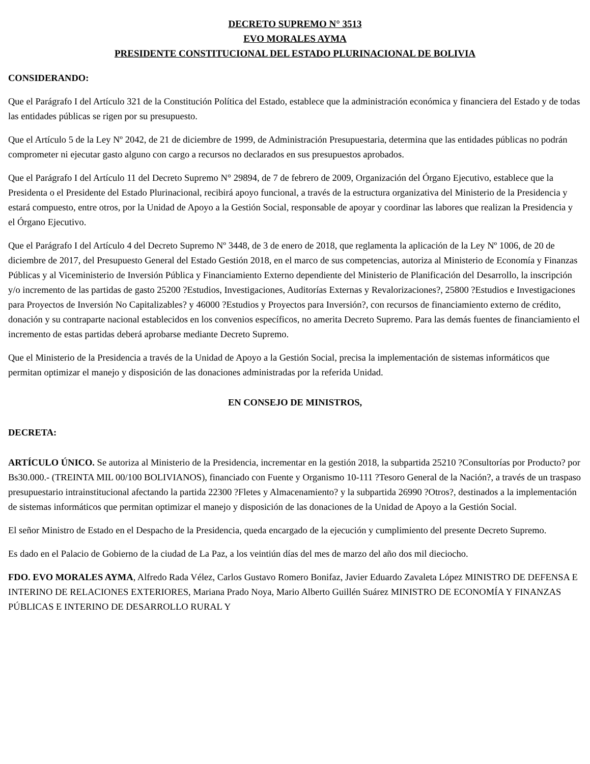DECRETO SUPREMO N° 3513
EVO MORALES AYMA
PRESIDENTE CONSTITUCIONAL DEL ESTADO PLURINACIONAL DE BOLIVIA
CONSIDERANDO:
Que el Parágrafo I del Artículo 321 de la Constitución Política del Estado, establece que la administración económica y financiera del Estado y de todas las entidades públicas se rigen por su presupuesto.
Que el Artículo 5 de la Ley Nº 2042, de 21 de diciembre de 1999, de Administración Presupuestaria, determina que las entidades públicas no podrán comprometer ni ejecutar gasto alguno con cargo a recursos no declarados en sus presupuestos aprobados.
Que el Parágrafo I del Artículo 11 del Decreto Supremo N° 29894, de 7 de febrero de 2009, Organización del Órgano Ejecutivo, establece que la Presidenta o el Presidente del Estado Plurinacional, recibirá apoyo funcional, a través de la estructura organizativa del Ministerio de la Presidencia y estará compuesto, entre otros, por la Unidad de Apoyo a la Gestión Social, responsable de apoyar y coordinar las labores que realizan la Presidencia y el Órgano Ejecutivo.
Que el Parágrafo I del Artículo 4 del Decreto Supremo Nº 3448, de 3 de enero de 2018, que reglamenta la aplicación de la Ley Nº 1006, de 20 de diciembre de 2017, del Presupuesto General del Estado Gestión 2018, en el marco de sus competencias, autoriza al Ministerio de Economía y Finanzas Públicas y al Viceministerio de Inversión Pública y Financiamiento Externo dependiente del Ministerio de Planificación del Desarrollo, la inscripción y/o incremento de las partidas de gasto 25200 ?Estudios, Investigaciones, Auditorías Externas y Revalorizaciones?, 25800 ?Estudios e Investigaciones para Proyectos de Inversión No Capitalizables? y 46000 ?Estudios y Proyectos para Inversión?, con recursos de financiamiento externo de crédito, donación y su contraparte nacional establecidos en los convenios específicos, no amerita Decreto Supremo. Para las demás fuentes de financiamiento el incremento de estas partidas deberá aprobarse mediante Decreto Supremo.
Que el Ministerio de la Presidencia a través de la Unidad de Apoyo a la Gestión Social, precisa la implementación de sistemas informáticos que permitan optimizar el manejo y disposición de las donaciones administradas por la referida Unidad.
EN CONSEJO DE MINISTROS,
DECRETA:
ARTÍCULO ÚNICO. Se autoriza al Ministerio de la Presidencia, incrementar en la gestión 2018, la subpartida 25210 ?Consultorías por Producto? por Bs30.000.- (TREINTA MIL 00/100 BOLIVIANOS), financiado con Fuente y Organismo 10-111 ?Tesoro General de la Nación?, a través de un traspaso presupuestario intrainstitucional afectando la partida 22300 ?Fletes y Almacenamiento? y la subpartida 26990 ?Otros?, destinados a la implementación de sistemas informáticos que permitan optimizar el manejo y disposición de las donaciones de la Unidad de Apoyo a la Gestión Social.
El señor Ministro de Estado en el Despacho de la Presidencia, queda encargado de la ejecución y cumplimiento del presente Decreto Supremo.
Es dado en el Palacio de Gobierno de la ciudad de La Paz, a los veintiún días del mes de marzo del año dos mil dieciocho.
FDO. EVO MORALES AYMA, Alfredo Rada Vélez, Carlos Gustavo Romero Bonifaz, Javier Eduardo Zavaleta López MINISTRO DE DEFENSA E INTERINO DE RELACIONES EXTERIORES, Mariana Prado Noya, Mario Alberto Guillén Suárez MINISTRO DE ECONOMÍA Y FINANZAS PÚBLICAS E INTERINO DE DESARROLLO RURAL Y